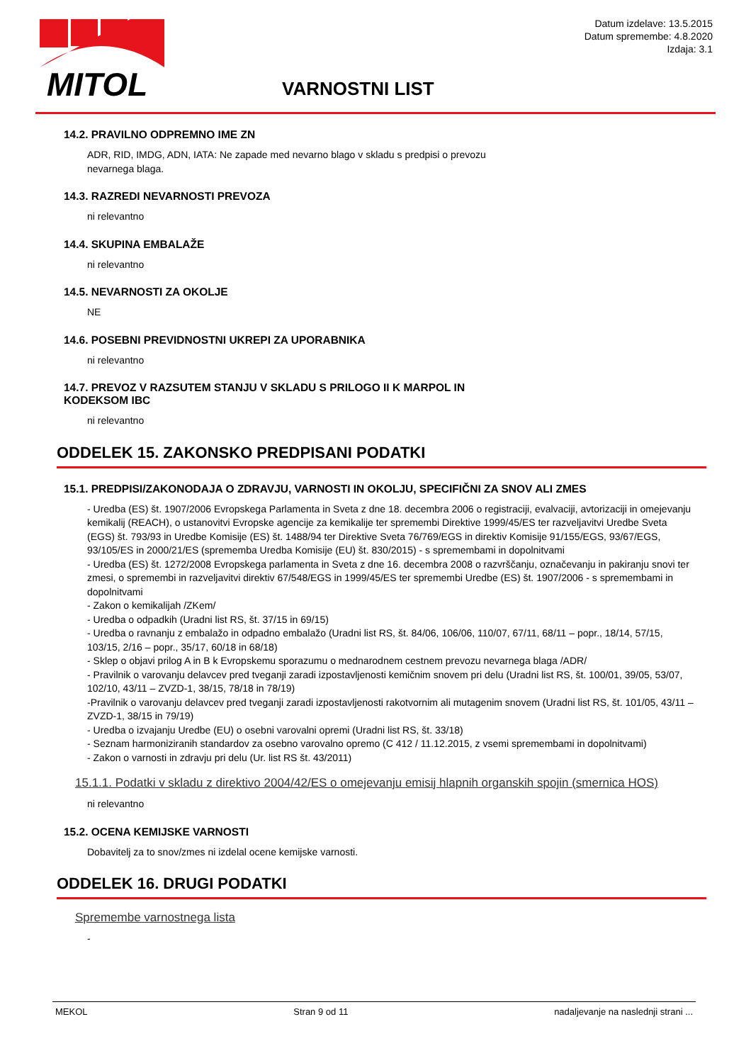MITOL
Datum izdelave: 13.5.2015
Datum spremembe: 4.8.2020
Izdaja: 3.1
VARNOSTNI LIST
14.2. PRAVILNO ODPREMNO IME ZN
ADR, RID, IMDG, ADN, IATA: Ne zapade med nevarno blago v skladu s predpisi o prevozu
nevarnega blaga.
14.3. RAZREDI NEVARNOSTI PREVOZA
ni relevantno
14.4. SKUPINA EMBALAŽE
ni relevantno
14.5. NEVARNOSTI ZA OKOLJE
NE
14.6. POSEBNI PREVIDNOSTNI UKREPI ZA UPORABNIKA
ni relevantno
14.7. PREVOZ V RAZSUTEM STANJU V SKLADU S PRILOGO II K MARPOL IN
KODEKSOM IBC
ni relevantno
ODDELEK 15. ZAKONSKO PREDPISANI PODATKI
15.1. PREDPISI/ZAKONODAJA O ZDRAVJU, VARNOSTI IN OKOLJU, SPECIFIČNI ZA SNOV ALI ZMES
- Uredba (ES) št. 1907/2006 Evropskega Parlamenta in Sveta z dne 18. decembra 2006 o registraciji, evalvaciji, avtorizaciji in omejevanju kemikalij (REACH), o ustanovitvi Evropske agencije za kemikalije ter spremembi Direktive 1999/45/ES ter razveljavitvi Uredbe Sveta (EGS) št. 793/93 in Uredbe Komisije (ES) št. 1488/94 ter Direktive Sveta 76/769/EGS in direktiv Komisije 91/155/EGS, 93/67/EGS, 93/105/ES in 2000/21/ES (sprememba Uredba Komisije (EU) št. 830/2015) - s spremembami in dopolnitvami
- Uredba (ES) št. 1272/2008 Evropskega parlamenta in Sveta z dne 16. decembra 2008 o razvrščanju, označevanju in pakiranju snovi ter zmesi, o spremembi in razveljavitvi direktiv 67/548/EGS in 1999/45/ES ter spremembi Uredbe (ES) št. 1907/2006 - s spremembami in dopolnitvami
- Zakon o kemikalijah /ZKem/
- Uredba o odpadkih (Uradni list RS, št. 37/15 in 69/15)
- Uredba o ravnanju z embalažo in odpadno embalažo (Uradni list RS, št. 84/06, 106/06, 110/07, 67/11, 68/11 – popr., 18/14, 57/15, 103/15, 2/16 – popr., 35/17, 60/18 in 68/18)
- Sklep o objavi prilog A in B k Evropskemu sporazumu o mednarodnem cestnem prevozu nevarnega blaga /ADR/
- Pravilnik o varovanju delavcev pred tveganji zaradi izpostavljenosti kemičnim snovem pri delu (Uradni list RS, št. 100/01, 39/05, 53/07, 102/10, 43/11 – ZVZD-1, 38/15, 78/18 in 78/19)
-Pravilnik o varovanju delavcev pred tveganji zaradi izpostavljenosti rakotvornim ali mutagenim snovem (Uradni list RS, št. 101/05, 43/11 – ZVZD-1, 38/15 in 79/19)
- Uredba o izvajanju Uredbe (EU) o osebni varovalni opremi (Uradni list RS, št. 33/18)
- Seznam harmoniziranih standardov za osebno varovalno opremo (C 412 / 11.12.2015, z vsemi spremembami in dopolnitvami)
- Zakon o varnosti in zdravju pri delu (Ur. list RS št. 43/2011)
15.1.1. Podatki v skladu z direktivo 2004/42/ES o omejevanju emisij hlapnih organskih spojin (smernica HOS)
ni relevantno
15.2. OCENA KEMIJSKE VARNOSTI
Dobavitelj za to snov/zmes ni izdelal ocene kemijske varnosti.
ODDELEK 16. DRUGI PODATKI
Spremembe varnostnega lista
-
MEKOL Stran 9 od 11 nadaljevanje na naslednji strani ...